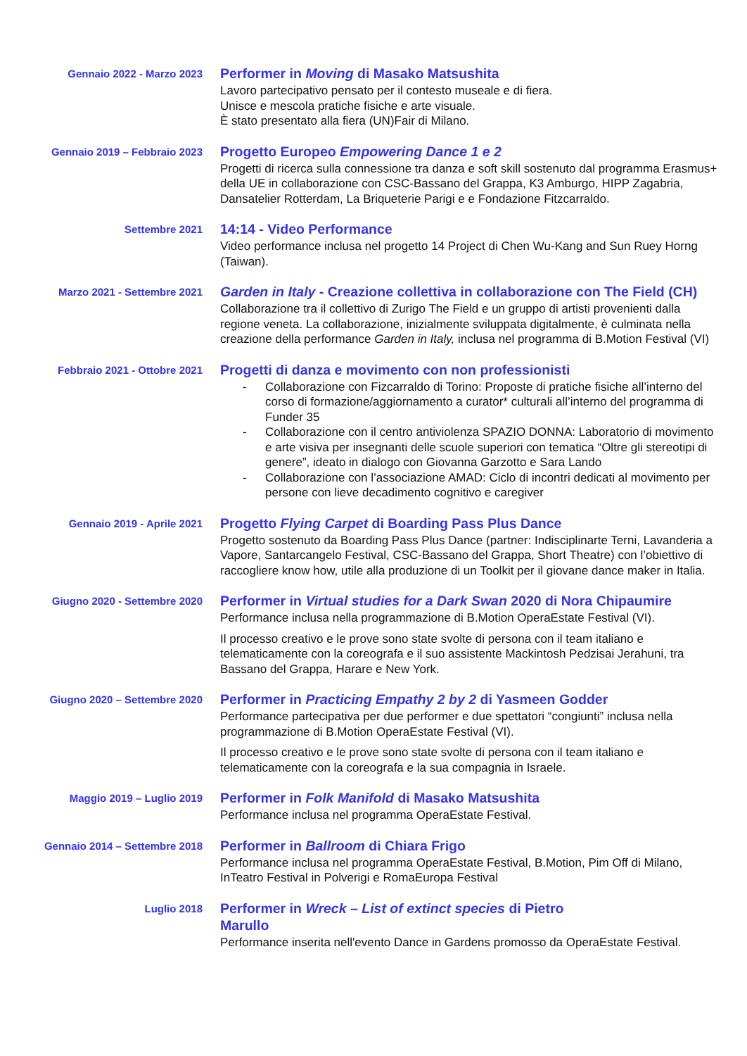Gennaio 2022 - Marzo 2023
Performer in Moving di Masako Matsushita
Lavoro partecipativo pensato per il contesto museale e di fiera.
Unisce e mescola pratiche fisiche e arte visuale.
È stato presentato alla fiera (UN)Fair di Milano.
Gennaio 2019 – Febbraio 2023
Progetto Europeo Empowering Dance 1 e 2
Progetti di ricerca sulla connessione tra danza e soft skill sostenuto dal programma Erasmus+ della UE in collaborazione con CSC-Bassano del Grappa, K3 Amburgo, HIPP Zagabria, Dansatelier Rotterdam, La Briqueterie Parigi e e Fondazione Fitzcarraldo.
Settembre 2021
14:14 - Video Performance
Video performance inclusa nel progetto 14 Project di Chen Wu-Kang and Sun Ruey Horng (Taiwan).
Marzo 2021 - Settembre 2021
Garden in Italy - Creazione collettiva in collaborazione con The Field (CH)
Collaborazione tra il collettivo di Zurigo The Field e un gruppo di artisti provenienti dalla regione veneta. La collaborazione, inizialmente sviluppata digitalmente, è culminata nella creazione della performance Garden in Italy, inclusa nel programma di B.Motion Festival (VI)
Febbraio 2021 - Ottobre 2021
Progetti di danza e movimento con non professionisti
- Collaborazione con Fizcarraldo di Torino: Proposte di pratiche fisiche all’interno del corso di formazione/aggiornamento a curator* culturali all’interno del programma di Funder 35
- Collaborazione con il centro antiviolenza SPAZIO DONNA: Laboratorio di movimento e arte visiva per insegnanti delle scuole superiori con tematica “Oltre gli stereotipi di genere”, ideato in dialogo con Giovanna Garzotto e Sara Lando
- Collaborazione con l’associazione AMAD: Ciclo di incontri dedicati al movimento per persone con lieve decadimento cognitivo e caregiver
Gennaio 2019 - Aprile 2021
Progetto Flying Carpet di Boarding Pass Plus Dance
Progetto sostenuto da Boarding Pass Plus Dance (partner: Indisciplinarte Terni, Lavanderia a Vapore, Santarcangelo Festival, CSC-Bassano del Grappa, Short Theatre) con l’obiettivo di raccogliere know how, utile alla produzione di un Toolkit per il giovane dance maker in Italia.
Giugno 2020 - Settembre 2020
Performer in Virtual studies for a Dark Swan 2020 di Nora Chipaumire
Performance inclusa nella programmazione di B.Motion OperaEstate Festival (VI).
Il processo creativo e le prove sono state svolte di persona con il team italiano e telematicamente con la coreografa e il suo assistente Mackintosh Pedzisai Jerahuni, tra Bassano del Grappa, Harare e New York.
Giugno 2020 – Settembre 2020
Performer in Practicing Empathy 2 by 2 di Yasmeen Godder
Performance partecipativa per due performer e due spettatori “congiunti” inclusa nella programmazione di B.Motion OperaEstate Festival (VI).
Il processo creativo e le prove sono state svolte di persona con il team italiano e telematicamente con la coreografa e la sua compagnia in Israele.
Maggio 2019 – Luglio 2019
Performer in Folk Manifold di Masako Matsushita
Performance inclusa nel programma OperaEstate Festival.
Gennaio 2014 – Settembre 2018
Performer in Ballroom di Chiara Frigo
Performance inclusa nel programma OperaEstate Festival, B.Motion, Pim Off di Milano, InTeatro Festival in Polverigi e RomaEuropa Festival
Luglio 2018
Performer in Wreck – List of extinct species di Pietro
Marullo
Performance inserita nell'evento Dance in Gardens promosso da OperaEstate Festival.